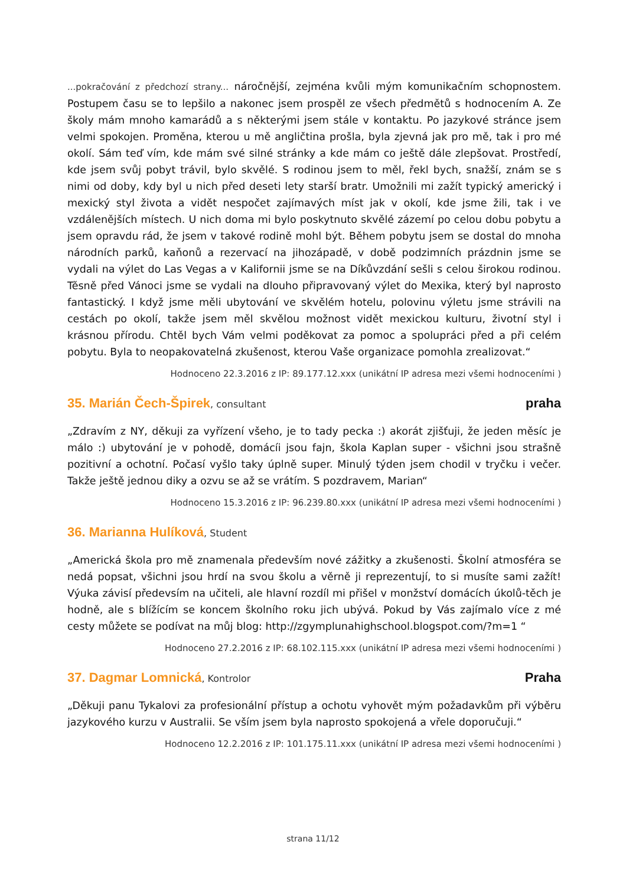...pokračování z předchozí strany... náročnější, zejména kvůli mým komunikačním schopnostem. Postupem času se to lepšilo a nakonec jsem prospěl ze všech předmětů s hodnocením A. Ze školy mám mnoho kamarádů a s některými jsem stále v kontaktu. Po jazykové stránce jsem velmi spokojen. Proměna, kterou u mě angličtina prošla, byla zjevná jak pro mě, tak i pro mé okolí. Sám teď vím, kde mám své silné stránky a kde mám co ještě dále zlepšovat. Prostředí, kde jsem svůj pobyt trávil, bylo skvělé. S rodinou jsem to měl, řekl bych, snažší, znám se s nimi od doby, kdy byl u nich před deseti lety starší bratr. Umožnili mi zažít typický americký i mexický styl života a vidět nespočet zajímavých míst jak v okolí, kde jsme žili, tak i ve vzdálenějších místech. U nich doma mi bylo poskytnuto skvělé zázemí po celou dobu pobytu a jsem opravdu rád, že jsem v takové rodině mohl být. Během pobytu jsem se dostal do mnoha národních parků, kaňonů a rezervací na jihozápadě, v době podzimních prázdnin jsme se vydali na výlet do Las Vegas a v Kalifornii jsme se na Díkůvzdání sešli s celou širokou rodinou. Těsně před Vánoci jsme se vydali na dlouho připravovaný výlet do Mexika, který byl naprosto fantastický. I když jsme měli ubytování ve skvělém hotelu, polovinu výletu jsme strávili na cestách po okolí, takže jsem měl skvělou možnost vidět mexickou kulturu, životní styl i krásnou přírodu. Chtěl bych Vám velmi poděkovat za pomoc a spolupráci před a při celém pobytu. Byla to neopakovatelná zkušenost, kterou Vaše organizace pomohla zrealizovat.“
Hodnoceno 22.3.2016 z IP: 89.177.12.xxx (unikátní IP adresa mezi všemi hodnoceními )
35. Marián Čech-Špirek, consultant
praha
„Zdravím z NY, děkuji za vyřízení všeho, je to tady pecka :) akorát zjišťuji, že jeden měsíc je málo :) ubytování je v pohodě, domácíi jsou fajn, škola Kaplan super - všichni jsou strašně pozitivní a ochotní. Počasí vyšlo taky úplně super. Minulý týden jsem chodil v tryčku i večer. Takže ještě jednou diky a ozvu se až se vrátím. S pozdravem, Marian“
Hodnoceno 15.3.2016 z IP: 96.239.80.xxx (unikátní IP adresa mezi všemi hodnoceními )
36. Marianna Hulíková, Student
„Americká škola pro mě znamenala především nové zážitky a zkušenosti. Školní atmosféra se nedá popsat, všichni jsou hrdí na svou školu a věrně ji reprezentují, to si musíte sami zažít! Výuka závisí předevsím na učiteli, ale hlavní rozdíl mi přišel v monžství domácích úkolů-těch je hodně, ale s blížícím se koncem školního roku jich ubývá. Pokud by Vás zajímalo více z mé cesty můžete se podívat na můj blog: http://zgymplunahighschool.blogspot.com/?m=1 “
Hodnoceno 27.2.2016 z IP: 68.102.115.xxx (unikátní IP adresa mezi všemi hodnoceními )
37. Dagmar Lomnická, Kontrolor
Praha
„Děkuji panu Tykalovi za profesionální přístup a ochotu vyhovět mým požadavkům při výběru jazykového kurzu v Australii. Se vším jsem byla naprosto spokojená a vřele doporučuji.“
Hodnoceno 12.2.2016 z IP: 101.175.11.xxx (unikátní IP adresa mezi všemi hodnoceními )
strana 11/12